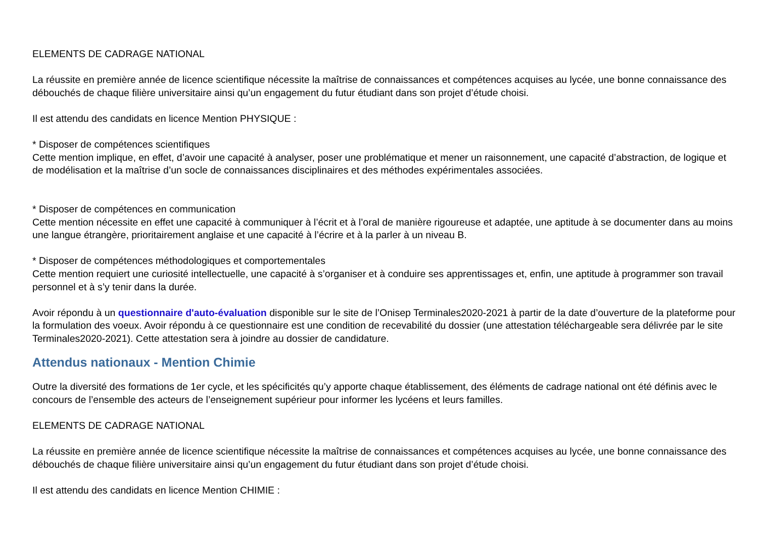ELEMENTS DE CADRAGE NATIONAL
La réussite en première année de licence scientifique nécessite la maîtrise de connaissances et compétences acquises au lycée, une bonne connaissance des débouchés de chaque filière universitaire ainsi qu’un engagement du futur étudiant dans son projet d’étude choisi.
Il est attendu des candidats en licence Mention PHYSIQUE :
* Disposer de compétences scientifiques
Cette mention implique, en effet, d’avoir une capacité à analyser, poser une problématique et mener un raisonnement, une capacité d’abstraction, de logique et de modélisation et la maîtrise d’un socle de connaissances disciplinaires et des méthodes expérimentales associées.
* Disposer de compétences en communication
Cette mention nécessite en effet une capacité à communiquer à l’écrit et à l’oral de manière rigoureuse et adaptée, une aptitude à se documenter dans au moins une langue étrangère, prioritairement anglaise et une capacité à l’écrire et à la parler à un niveau B.
* Disposer de compétences méthodologiques et comportementales
Cette mention requiert une curiosité intellectuelle, une capacité à s’organiser et à conduire ses apprentissages et, enfin, une aptitude à programmer son travail personnel et à s’y tenir dans la durée.
Avoir répondu à un questionnaire d'auto-évaluation disponible sur le site de l’Onisep Terminales2020-2021 à partir de la date d’ouverture de la plateforme pour la formulation des voeux. Avoir répondu à ce questionnaire est une condition de recevabilité du dossier (une attestation téléchargeable sera délivrée par le site Terminales2020-2021). Cette attestation sera à joindre au dossier de candidature.
Attendus nationaux - Mention Chimie
Outre la diversité des formations de 1er cycle, et les spécificités qu’y apporte chaque établissement, des éléments de cadrage national ont été définis avec le concours de l’ensemble des acteurs de l’enseignement supérieur pour informer les lycéens et leurs familles.
ELEMENTS DE CADRAGE NATIONAL
La réussite en première année de licence scientifique nécessite la maîtrise de connaissances et compétences acquises au lycée, une bonne connaissance des débouchés de chaque filière universitaire ainsi qu’un engagement du futur étudiant dans son projet d’étude choisi.
Il est attendu des candidats en licence Mention CHIMIE :